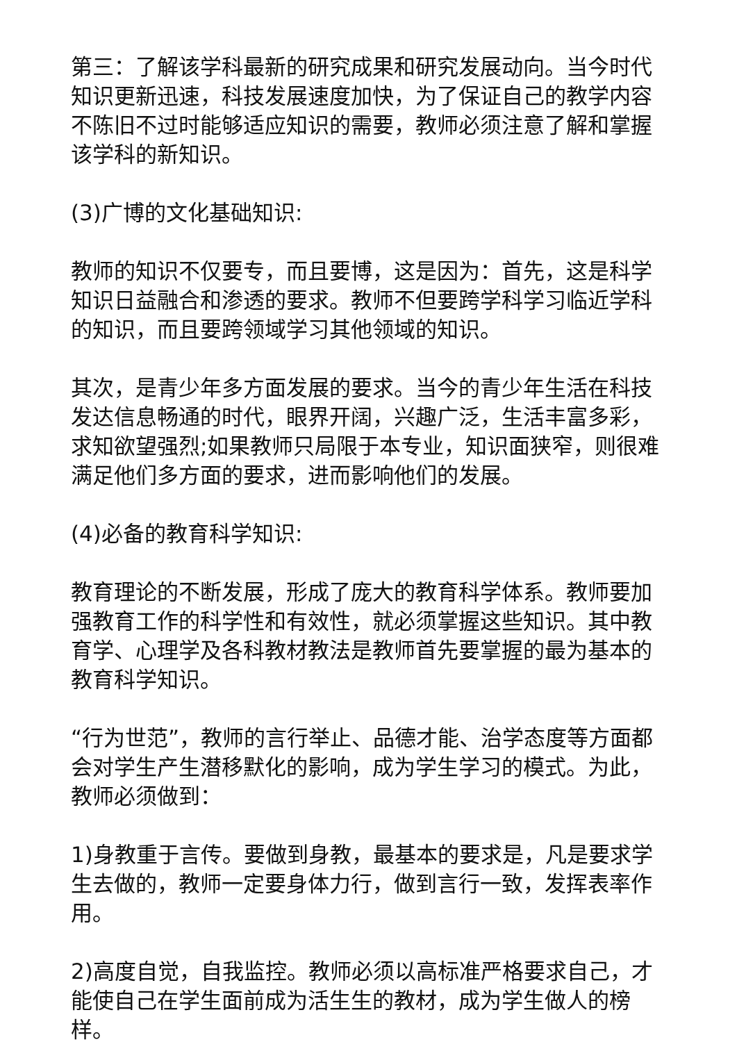第三：了解该学科最新的研究成果和研究发展动向。当今时代知识更新迅速，科技发展速度加快，为了保证自己的教学内容不陈旧不过时能够适应知识的需要，教师必须注意了解和掌握该学科的新知识。
(3)广博的文化基础知识:
教师的知识不仅要专，而且要博，这是因为：首先，这是科学知识日益融合和渗透的要求。教师不但要跨学科学习临近学科的知识，而且要跨领域学习其他领域的知识。
其次，是青少年多方面发展的要求。当今的青少年生活在科技发达信息畅通的时代，眼界开阔，兴趣广泛，生活丰富多彩，求知欲望强烈;如果教师只局限于本专业，知识面狭窄，则很难满足他们多方面的要求，进而影响他们的发展。
(4)必备的教育科学知识:
教育理论的不断发展，形成了庞大的教育科学体系。教师要加强教育工作的科学性和有效性，就必须掌握这些知识。其中教育学、心理学及各科教材教法是教师首先要掌握的最为基本的教育科学知识。
“行为世范”，教师的言行举止、品德才能、治学态度等方面都会对学生产生潜移默化的影响，成为学生学习的模式。为此，教师必须做到：
1)身教重于言传。要做到身教，最基本的要求是，凡是要求学生去做的，教师一定要身体力行，做到言行一致，发挥表率作用。
2)高度自觉，自我监控。教师必须以高标准严格要求自己，才能使自己在学生面前成为活生生的教材，成为学生做人的榜样。